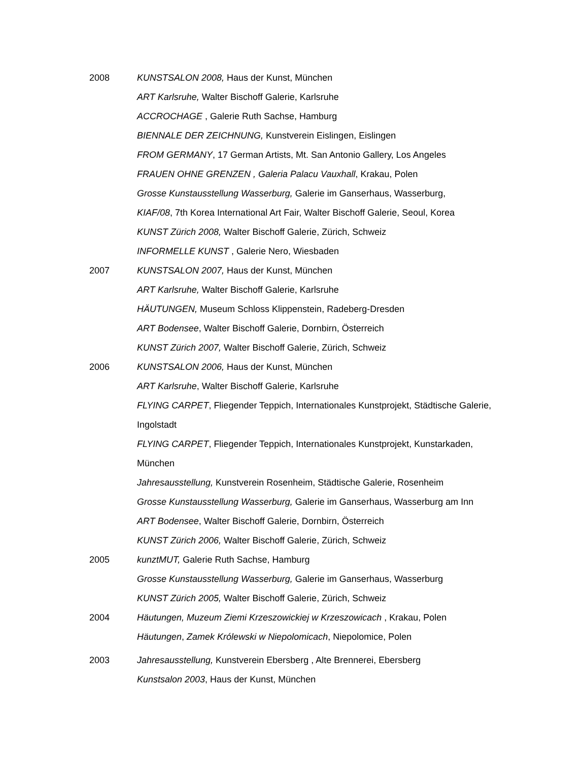2008 KUNSTSALON 2008, Haus der Kunst, München
ART Karlsruhe, Walter Bischoff Galerie, Karlsruhe
ACCROCHAGE , Galerie Ruth Sachse, Hamburg
BIENNALE DER ZEICHNUNG, Kunstverein Eislingen, Eislingen
FROM GERMANY, 17 German Artists, Mt. San Antonio Gallery, Los Angeles
FRAUEN OHNE GRENZEN , Galeria Palacu Vauxhall, Krakau, Polen
Grosse Kunstausstellung Wasserburg, Galerie im Ganserhaus, Wasserburg,
KIAF/08, 7th Korea International Art Fair, Walter Bischoff Galerie, Seoul, Korea
KUNST Zürich 2008, Walter Bischoff Galerie, Zürich, Schweiz
INFORMELLE KUNST , Galerie Nero, Wiesbaden
2007 KUNSTSALON 2007, Haus der Kunst, München
ART Karlsruhe, Walter Bischoff Galerie, Karlsruhe
HÄUTUNGEN, Museum Schloss Klippenstein, Radeberg-Dresden
ART Bodensee, Walter Bischoff Galerie, Dornbirn, Österreich
KUNST Zürich 2007, Walter Bischoff Galerie, Zürich, Schweiz
2006 KUNSTSALON 2006, Haus der Kunst, München
ART Karlsruhe, Walter Bischoff Galerie, Karlsruhe
FLYING CARPET, Fliegender Teppich, Internationales Kunstprojekt, Städtische Galerie, Ingolstadt
FLYING CARPET, Fliegender Teppich, Internationales Kunstprojekt, Kunstarkaden, München
Jahresausstellung, Kunstverein Rosenheim, Städtische Galerie, Rosenheim
Grosse Kunstausstellung Wasserburg, Galerie im Ganserhaus, Wasserburg am Inn
ART Bodensee, Walter Bischoff Galerie, Dornbirn, Österreich
KUNST Zürich 2006, Walter Bischoff Galerie, Zürich, Schweiz
2005 kunztMUT, Galerie Ruth Sachse, Hamburg
Grosse Kunstausstellung Wasserburg, Galerie im Ganserhaus, Wasserburg
KUNST Zürich 2005, Walter Bischoff Galerie, Zürich, Schweiz
2004 Häutungen, Muzeum Ziemi Krzeszowickiej w Krzeszowicach , Krakau, Polen
Häutungen, Zamek Królewski w Niepolomicach, Niepolomice, Polen
2003 Jahresausstellung, Kunstverein Ebersberg , Alte Brennerei, Ebersberg
Kunstsalon 2003, Haus der Kunst, München